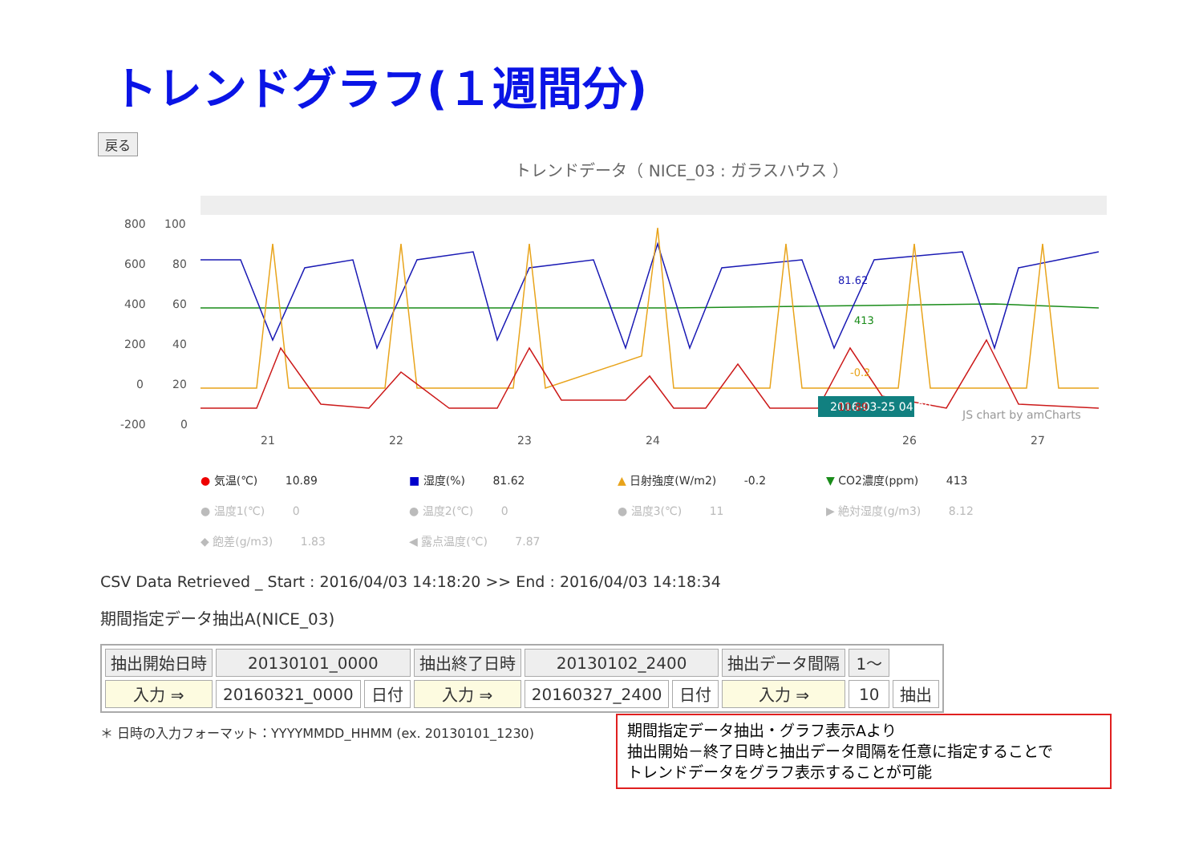トレンドグラフ(１週間分)
戻る
トレンドデータ（ NICE_03 : ガラスハウス ）
800
100
600
80
400
60
200
40
0
20
-200
0
21
22
23
24
26
27
JS chart by amCharts
2016-03-25 04:00
81.62
413
-0.2
10.89
● 気温(℃) 10.89
■ 湿度(%) 81.62
▲ 日射強度(W/m2) -0.2
▼ CO2濃度(ppm) 413
● 温度1(℃) 0
● 温度2(℃) 0
● 温度3(℃) 11
▶ 絶対湿度(g/m3) 8.12
◆ 飽差(g/m3) 1.83
◀ 露点温度(℃) 7.87
CSV Data Retrieved _ Start : 2016/04/03 14:18:20 >> End : 2016/04/03 14:18:34
期間指定データ抽出A(NICE_03)
| 抽出開始日時 | 20130101_0000 | | 抽出終了日時 | 20130102_2400 | | 抽出データ間隔 | 1～ | |
| 入力 ⇒ | 20160321_0000 | 日付 | 入力 ⇒ | 20160327_2400 | 日付 | 入力 ⇒ | 10 | 抽出 |
＊ 日時の入力フォーマット：YYYYMMDD_HHMM (ex. 20130101_1230)
期間指定データ抽出・グラフ表示Aより
抽出開始－終了日時と抽出データ間隔を任意に指定することで
トレンドデータをグラフ表示することが可能